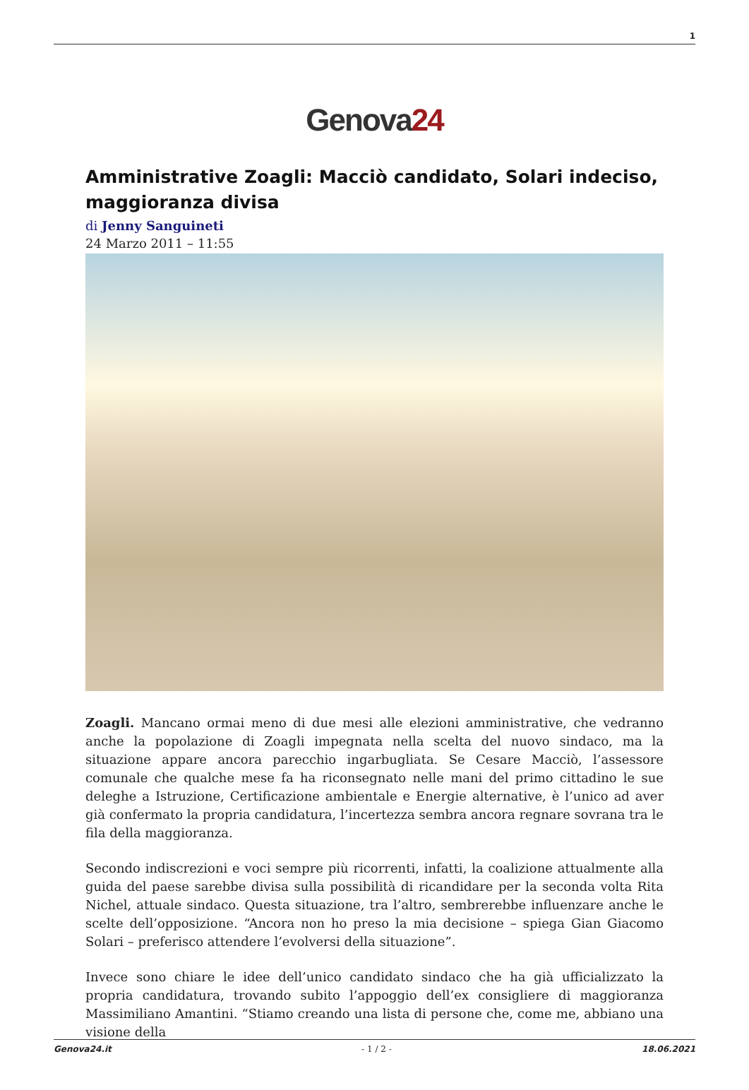1
Genova24
Amministrative Zoagli: Macciò candidato, Solari indeciso, maggioranza divisa
di Jenny Sanguineti
24 Marzo 2011 – 11:55
Zoagli. Mancano ormai meno di due mesi alle elezioni amministrative, che vedranno anche la popolazione di Zoagli impegnata nella scelta del nuovo sindaco, ma la situazione appare ancora parecchio ingarbugliata. Se Cesare Macciò, l’assessore comunale che qualche mese fa ha riconsegnato nelle mani del primo cittadino le sue deleghe a Istruzione, Certificazione ambientale e Energie alternative, è l’unico ad aver già confermato la propria candidatura, l’incertezza sembra ancora regnare sovrana tra le fila della maggioranza.
Secondo indiscrezioni e voci sempre più ricorrenti, infatti, la coalizione attualmente alla guida del paese sarebbe divisa sulla possibilità di ricandidare per la seconda volta Rita Nichel, attuale sindaco. Questa situazione, tra l’altro, sembrerebbe influenzare anche le scelte dell’opposizione. “Ancora non ho preso la mia decisione – spiega Gian Giacomo Solari – preferisco attendere l’evolversi della situazione”.
Invece sono chiare le idee dell’unico candidato sindaco che ha già ufficializzato la propria candidatura, trovando subito l’appoggio dell’ex consigliere di maggioranza Massimiliano Amantini. “Stiamo creando una lista di persone che, come me, abbiano una visione della
Genova24.it - 1 / 2 - 18.06.2021